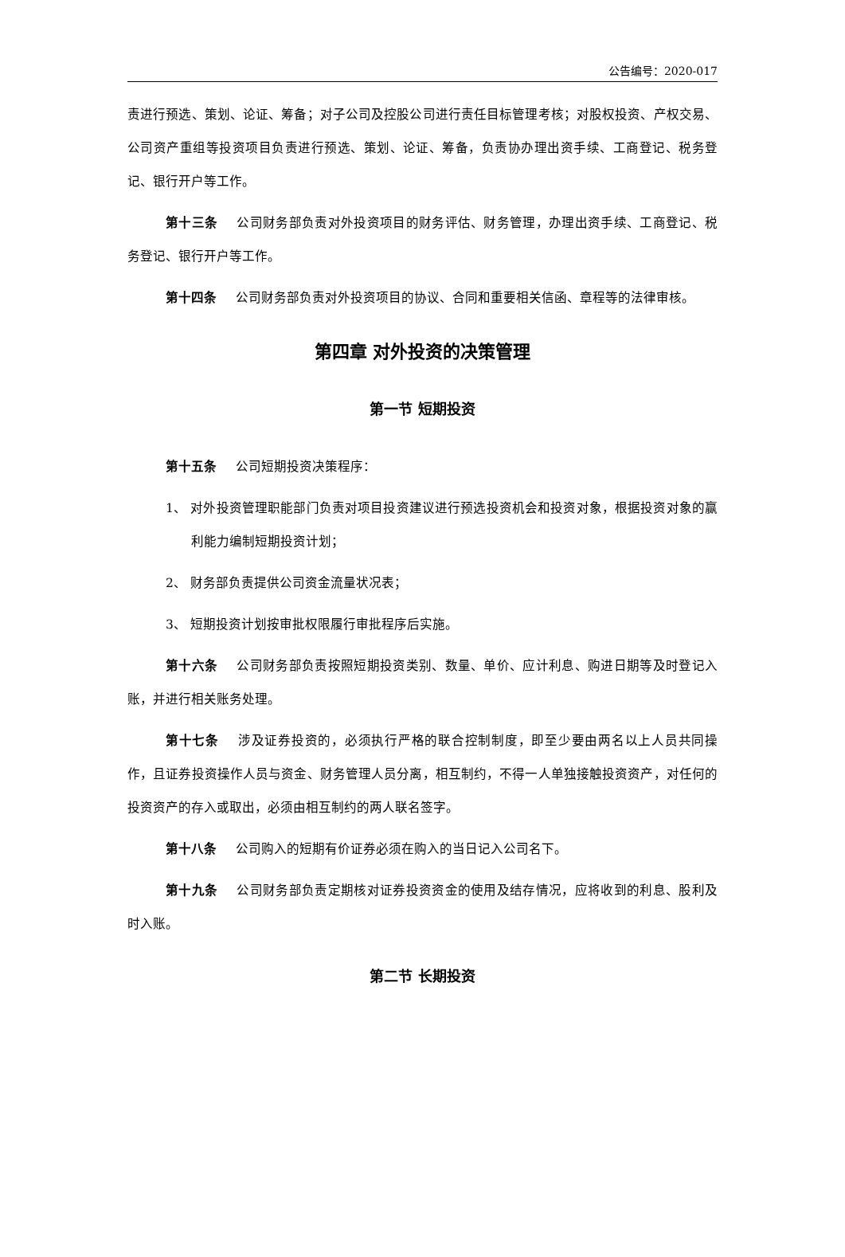公告编号：2020-017
责进行预选、策划、论证、筹备；对子公司及控股公司进行责任目标管理考核；对股权投资、产权交易、公司资产重组等投资项目负责进行预选、策划、论证、筹备，负责协办理出资手续、工商登记、税务登记、银行开户等工作。
第十三条 公司财务部负责对外投资项目的财务评估、财务管理，办理出资手续、工商登记、税务登记、银行开户等工作。
第十四条 公司财务部负责对外投资项目的协议、合同和重要相关信函、章程等的法律审核。
第四章 对外投资的决策管理
第一节 短期投资
第十五条 公司短期投资决策程序：
1、 对外投资管理职能部门负责对项目投资建议进行预选投资机会和投资对象，根据投资对象的赢利能力编制短期投资计划；
2、 财务部负责提供公司资金流量状况表；
3、 短期投资计划按审批权限履行审批程序后实施。
第十六条 公司财务部负责按照短期投资类别、数量、单价、应计利息、购进日期等及时登记入账，并进行相关账务处理。
第十七条 涉及证券投资的，必须执行严格的联合控制制度，即至少要由两名以上人员共同操作，且证券投资操作人员与资金、财务管理人员分离，相互制约，不得一人单独接触投资资产，对任何的投资资产的存入或取出，必须由相互制约的两人联名签字。
第十八条 公司购入的短期有价证券必须在购入的当日记入公司名下。
第十九条 公司财务部负责定期核对证券投资资金的使用及结存情况，应将收到的利息、股利及时入账。
第二节 长期投资